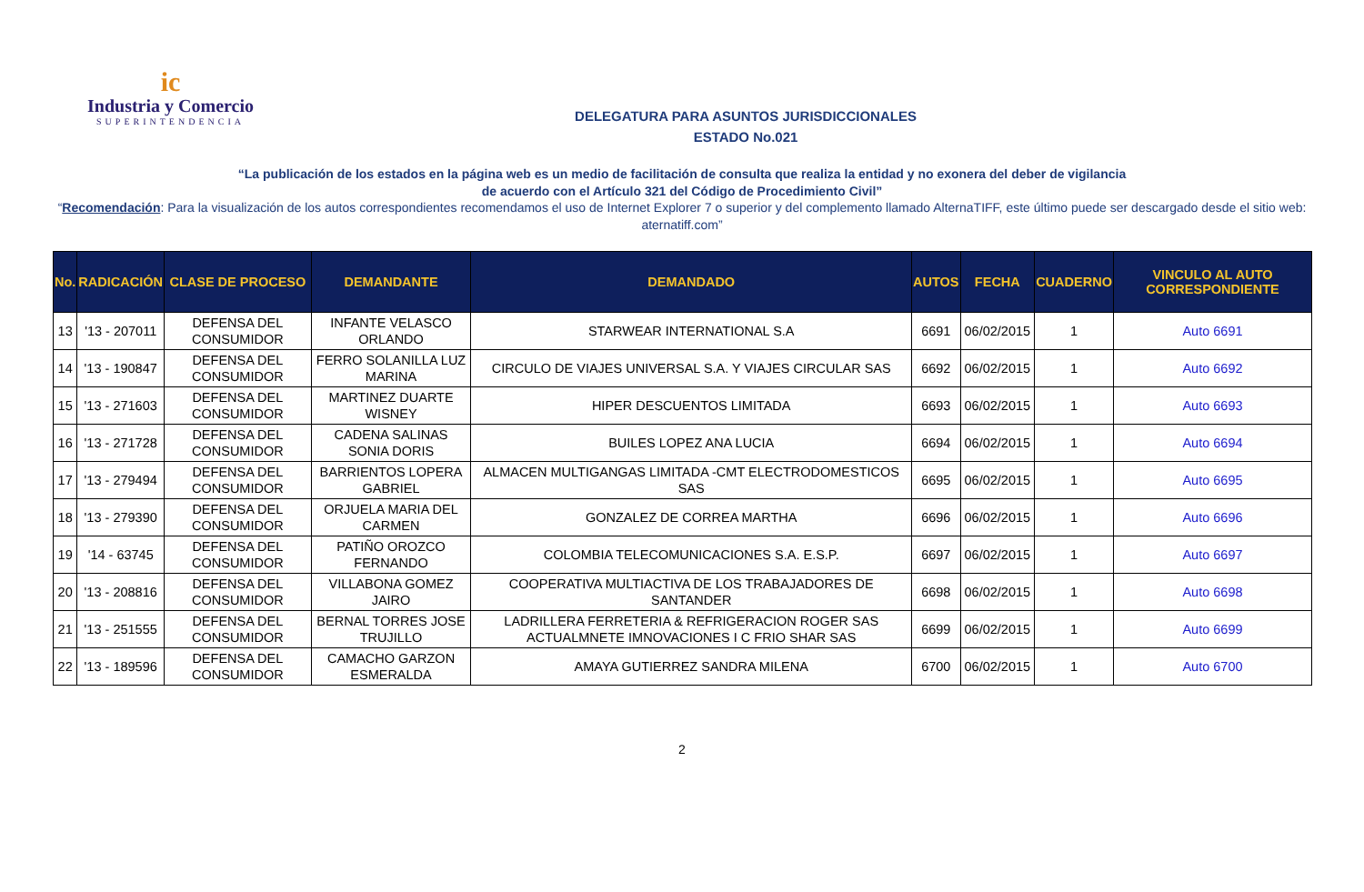ic
Industria y Comercio
SUPERINTENDENCIA
DELEGATURA PARA ASUNTOS JURISDICCIONALES
ESTADO No.021
“La publicación de los estados en la página web es un medio de facilitación de consulta que realiza la entidad y no exonera del deber de vigilancia
de acuerdo con el Artículo 321 del Código de Procedimiento Civil”
“Recomendación: Para la visualización de los autos correspondientes recomendamos el uso de Internet Explorer 7 o superior y del complemento llamado AlternaTIFF, este último puede ser descargado desde el sitio web: aternatiff.com”
| No. | RADICACIÓN | CLASE DE PROCESO | DEMANDANTE | DEMANDADO | AUTOS | FECHA | CUADERNO | VINCULO AL AUTO CORRESPONDIENTE |
| --- | --- | --- | --- | --- | --- | --- | --- | --- |
| 13 | '13 - 207011 | DEFENSA DEL CONSUMIDOR | INFANTE VELASCO ORLANDO | STARWEAR INTERNATIONAL S.A | 6691 | 06/02/2015 | 1 | Auto 6691 |
| 14 | '13 - 190847 | DEFENSA DEL CONSUMIDOR | FERRO SOLANILLA LUZ MARINA | CIRCULO DE VIAJES UNIVERSAL S.A. Y VIAJES CIRCULAR SAS | 6692 | 06/02/2015 | 1 | Auto 6692 |
| 15 | '13 - 271603 | DEFENSA DEL CONSUMIDOR | MARTINEZ DUARTE WISNEY | HIPER DESCUENTOS LIMITADA | 6693 | 06/02/2015 | 1 | Auto 6693 |
| 16 | '13 - 271728 | DEFENSA DEL CONSUMIDOR | CADENA SALINAS SONIA DORIS | BUILES LOPEZ ANA LUCIA | 6694 | 06/02/2015 | 1 | Auto 6694 |
| 17 | '13 - 279494 | DEFENSA DEL CONSUMIDOR | BARRIENTOS LOPERA GABRIEL | ALMACEN MULTIGANGAS LIMITADA -CMT ELECTRODOMESTICOS SAS | 6695 | 06/02/2015 | 1 | Auto 6695 |
| 18 | '13 - 279390 | DEFENSA DEL CONSUMIDOR | ORJUELA MARIA DEL CARMEN | GONZALEZ DE CORREA MARTHA | 6696 | 06/02/2015 | 1 | Auto 6696 |
| 19 | '14 - 63745 | DEFENSA DEL CONSUMIDOR | PATIÑO OROZCO FERNANDO | COLOMBIA TELECOMUNICACIONES S.A. E.S.P. | 6697 | 06/02/2015 | 1 | Auto 6697 |
| 20 | '13 - 208816 | DEFENSA DEL CONSUMIDOR | VILLABONA GOMEZ JAIRO | COOPERATIVA MULTIACTIVA DE LOS TRABAJADORES DE SANTANDER | 6698 | 06/02/2015 | 1 | Auto 6698 |
| 21 | '13 - 251555 | DEFENSA DEL CONSUMIDOR | BERNAL TORRES JOSE TRUJILLO | LADRILLERA FERRETERIA & REFRIGERACION ROGER SAS ACTUALMNETE IMNOVACIONES I C FRIO SHAR SAS | 6699 | 06/02/2015 | 1 | Auto 6699 |
| 22 | '13 - 189596 | DEFENSA DEL CONSUMIDOR | CAMACHO GARZON ESMERALDA | AMAYA GUTIERREZ SANDRA MILENA | 6700 | 06/02/2015 | 1 | Auto 6700 |
2